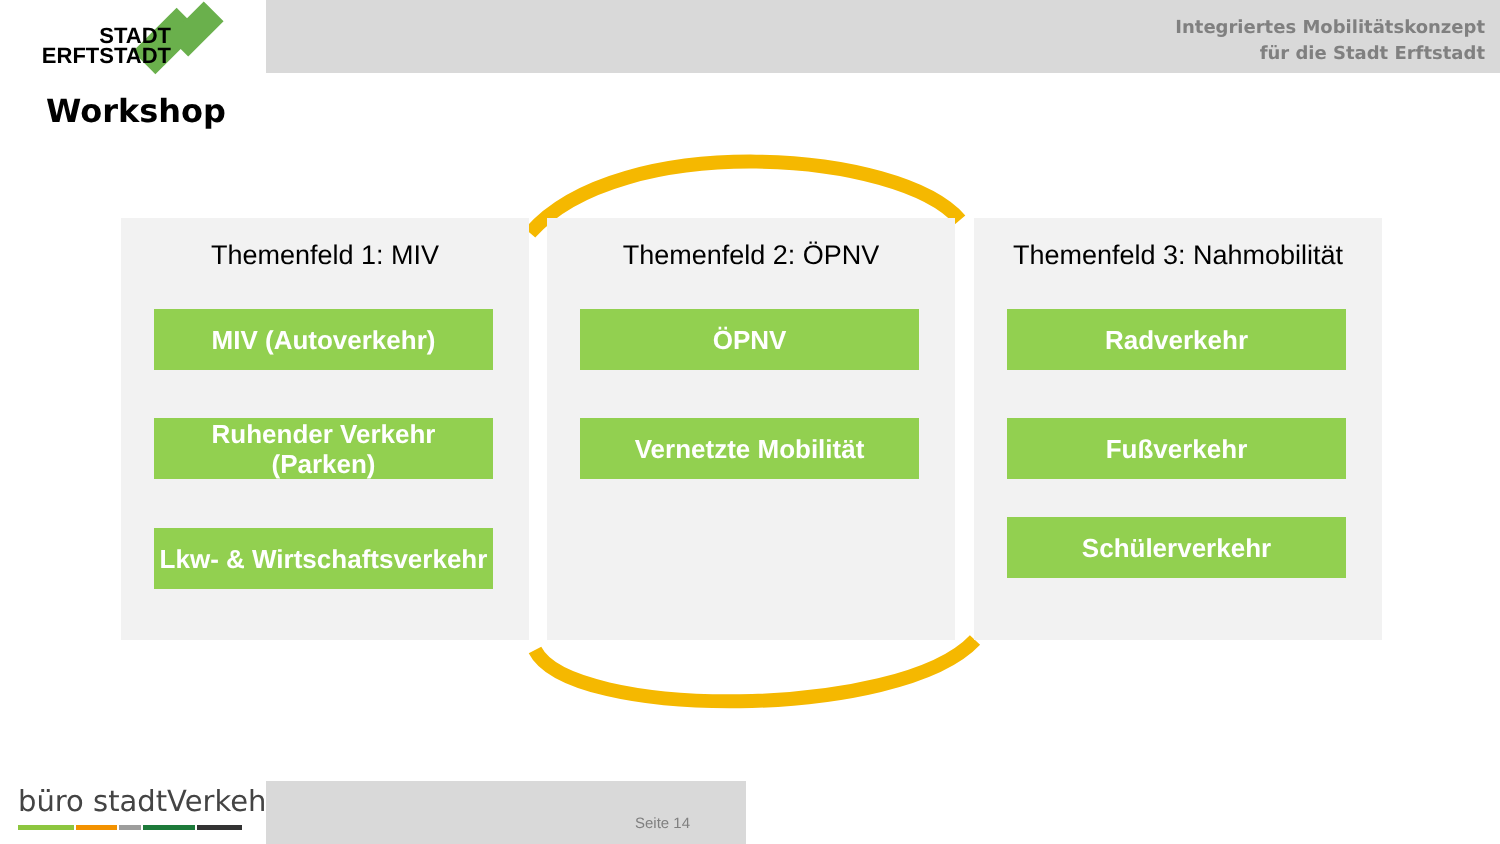Integriertes Mobilitätskonzept
für die Stadt Erftstadt
STADT
ERFTSTADT
Workshop
Themenfeld 1: MIV
MIV (Autoverkehr)
Ruhender Verkehr
(Parken)
Lkw- & Wirtschaftsverkehr
Themenfeld 2: ÖPNV
ÖPNV
Vernetzte Mobilität
Themenfeld 3: Nahmobilität
Radverkehr
Fußverkehr
Schülerverkehr
büro stadtVerkehr
Seite 14